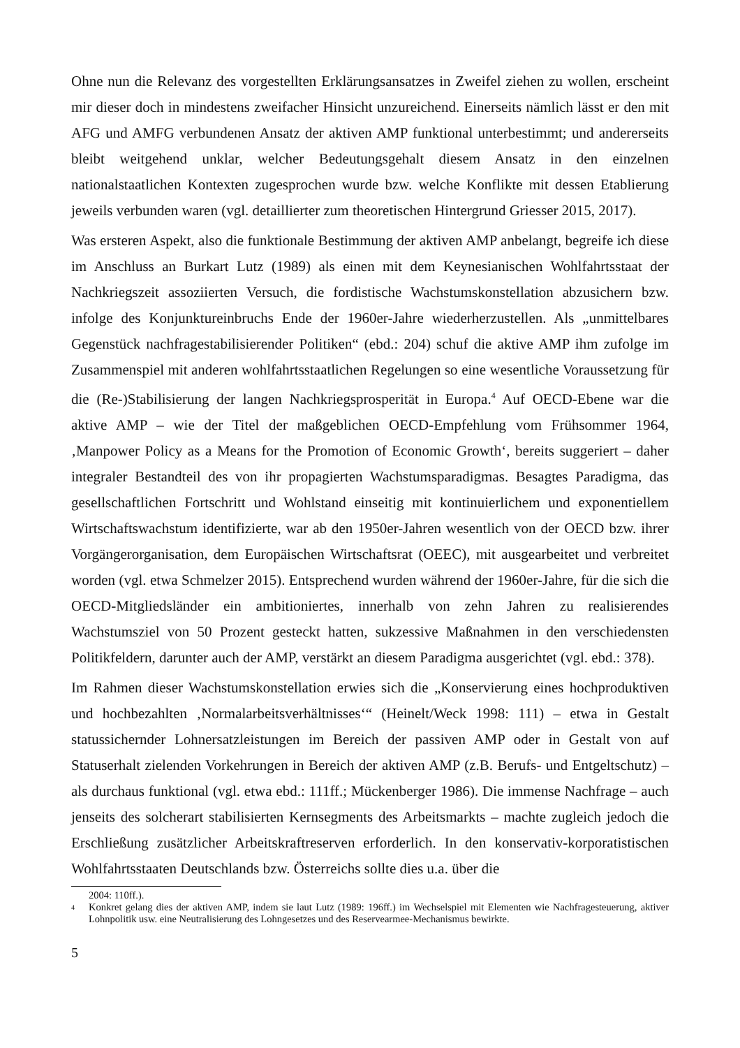Ohne nun die Relevanz des vorgestellten Erklärungsansatzes in Zweifel ziehen zu wollen, erscheint mir dieser doch in mindestens zweifacher Hinsicht unzureichend. Einerseits nämlich lässt er den mit AFG und AMFG verbundenen Ansatz der aktiven AMP funktional unterbestimmt; und andererseits bleibt weitgehend unklar, welcher Bedeutungsgehalt diesem Ansatz in den einzelnen nationalstaatlichen Kontexten zugesprochen wurde bzw. welche Konflikte mit dessen Etablierung jeweils verbunden waren (vgl. detaillierter zum theoretischen Hintergrund Griesser 2015, 2017).
Was ersteren Aspekt, also die funktionale Bestimmung der aktiven AMP anbelangt, begreife ich diese im Anschluss an Burkart Lutz (1989) als einen mit dem Keynesianischen Wohlfahrtsstaat der Nachkriegszeit assoziierten Versuch, die fordistische Wachstumskonstellation abzusichern bzw. infolge des Konjunktureinbruchs Ende der 1960er-Jahre wiederherzustellen. Als „unmittelbares Gegenstück nachfragestabilisierender Politiken“ (ebd.: 204) schuf die aktive AMP ihm zufolge im Zusammenspiel mit anderen wohlfahrtsstaatlichen Regelungen so eine wesentliche Voraussetzung für die (Re-)Stabilisierung der langen Nachkriegsprosperität in Europa.<sup>4</sup> Auf OECD-Ebene war die aktive AMP – wie der Titel der maßgeblichen OECD-Empfehlung vom Frühsommer 1964, ‚Manpower Policy as a Means for the Promotion of Economic Growth‘, bereits suggeriert – daher integraler Bestandteil des von ihr propagierten Wachstumsparadigmas. Besagtes Paradigma, das gesellschaftlichen Fortschritt und Wohlstand einseitig mit kontinuierlichem und exponentiellem Wirtschaftswachstum identifizierte, war ab den 1950er-Jahren wesentlich von der OECD bzw. ihrer Vorgängerorganisation, dem Europäischen Wirtschaftsrat (OEEC), mit ausgearbeitet und verbreitet worden (vgl. etwa Schmelzer 2015). Entsprechend wurden während der 1960er-Jahre, für die sich die OECD-Mitgliedsländer ein ambitioniertes, innerhalb von zehn Jahren zu realisierendes Wachstumsziel von 50 Prozent gesteckt hatten, sukzessive Maßnahmen in den verschiedensten Politikfeldern, darunter auch der AMP, verstärkt an diesem Paradigma ausgerichtet (vgl. ebd.: 378).
Im Rahmen dieser Wachstumskonstellation erwies sich die „Konservierung eines hochproduktiven und hochbezahlten ‚Normalarbeitsverhältnisses‘“ (Heinelt/Weck 1998: 111) – etwa in Gestalt statussichernder Lohnersatzleistungen im Bereich der passiven AMP oder in Gestalt von auf Statuserhalt zielenden Vorkehrungen in Bereich der aktiven AMP (z.B. Berufs- und Entgeltschutz) – als durchaus funktional (vgl. etwa ebd.: 111ff.; Mückenberger 1986). Die immense Nachfrage – auch jenseits des solcherart stabilisierten Kernsegments des Arbeitsmarkts – machte zugleich jedoch die Erschließung zusätzlicher Arbeitskraftreserven erforderlich. In den konservativ-korporatistischen Wohlfahrtsstaaten Deutschlands bzw. Österreichs sollte dies u.a. über die
2004: 110ff.).
4 Konkret gelang dies der aktiven AMP, indem sie laut Lutz (1989: 196ff.) im Wechselspiel mit Elementen wie Nachfragesteuerung, aktiver Lohnpolitik usw. eine Neutralisierung des Lohngesetzes und des Reservearmee-Mechanismus bewirkte.
5